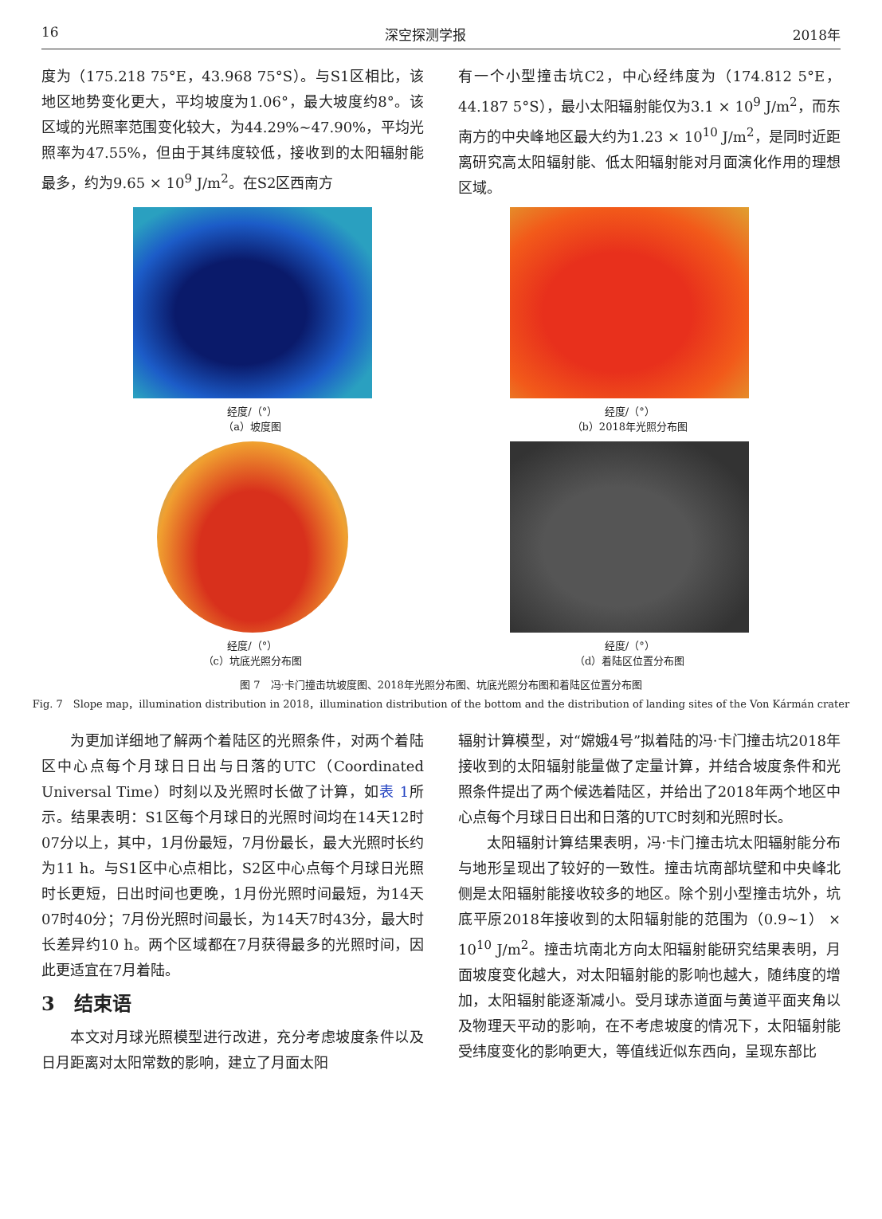16 深空探测学报 2018年
度为（175.218 75°E，43.968 75°S）。与S1区相比，该地区地势变化更大，平均坡度为1.06°，最大坡度约8°。该区域的光照率范围变化较大，为44.29%~47.90%，平均光照率为47.55%，但由于其纬度较低，接收到的太阳辐射能最多，约为9.65 × 10<sup>9</sup> J/m<sup>2</sup>。在S2区西南方
有一个小型撞击坑C2，中心经纬度为（174.812 5°E，44.187 5°S），最小太阳辐射能仅为3.1 × 10<sup>9</sup> J/m<sup>2</sup>，而东南方的中央峰地区最大约为1.23 × 10<sup>10</sup> J/m<sup>2</sup>，是同时近距离研究高太阳辐射能、低太阳辐射能对月面演化作用的理想区域。
经度/（°）
（a）坡度图
经度/（°）
（b）2018年光照分布图
经度/（°）
（c）坑底光照分布图
经度/（°）
（d）着陆区位置分布图
图 7　冯·卡门撞击坑坡度图、2018年光照分布图、坑底光照分布图和着陆区位置分布图
Fig. 7　Slope map，illumination distribution in 2018，illumination distribution of the bottom and the distribution of landing sites of the Von Kármán crater
为更加详细地了解两个着陆区的光照条件，对两个着陆区中心点每个月球日日出与日落的UTC（Coordinated Universal Time）时刻以及光照时长做了计算，如表 1所示。结果表明：S1区每个月球日的光照时间均在14天12时07分以上，其中，1月份最短，7月份最长，最大光照时长约为11 h。与S1区中心点相比，S2区中心点每个月球日光照时长更短，日出时间也更晚，1月份光照时间最短，为14天07时40分；7月份光照时间最长，为14天7时43分，最大时长差异约10 h。两个区域都在7月获得最多的光照时间，因此更适宜在7月着陆。
3　结束语
本文对月球光照模型进行改进，充分考虑坡度条件以及日月距离对太阳常数的影响，建立了月面太阳
辐射计算模型，对“嫦娥4号”拟着陆的冯·卡门撞击坑2018年接收到的太阳辐射能量做了定量计算，并结合坡度条件和光照条件提出了两个候选着陆区，并给出了2018年两个地区中心点每个月球日日出和日落的UTC时刻和光照时长。
太阳辐射计算结果表明，冯·卡门撞击坑太阳辐射能分布与地形呈现出了较好的一致性。撞击坑南部坑壁和中央峰北侧是太阳辐射能接收较多的地区。除个别小型撞击坑外，坑底平原2018年接收到的太阳辐射能的范围为（0.9~1） × 10<sup>10</sup> J/m<sup>2</sup>。撞击坑南北方向太阳辐射能研究结果表明，月面坡度变化越大，对太阳辐射能的影响也越大，随纬度的增加，太阳辐射能逐渐减小。受月球赤道面与黄道平面夹角以及物理天平动的影响，在不考虑坡度的情况下，太阳辐射能受纬度变化的影响更大，等值线近似东西向，呈现东部比